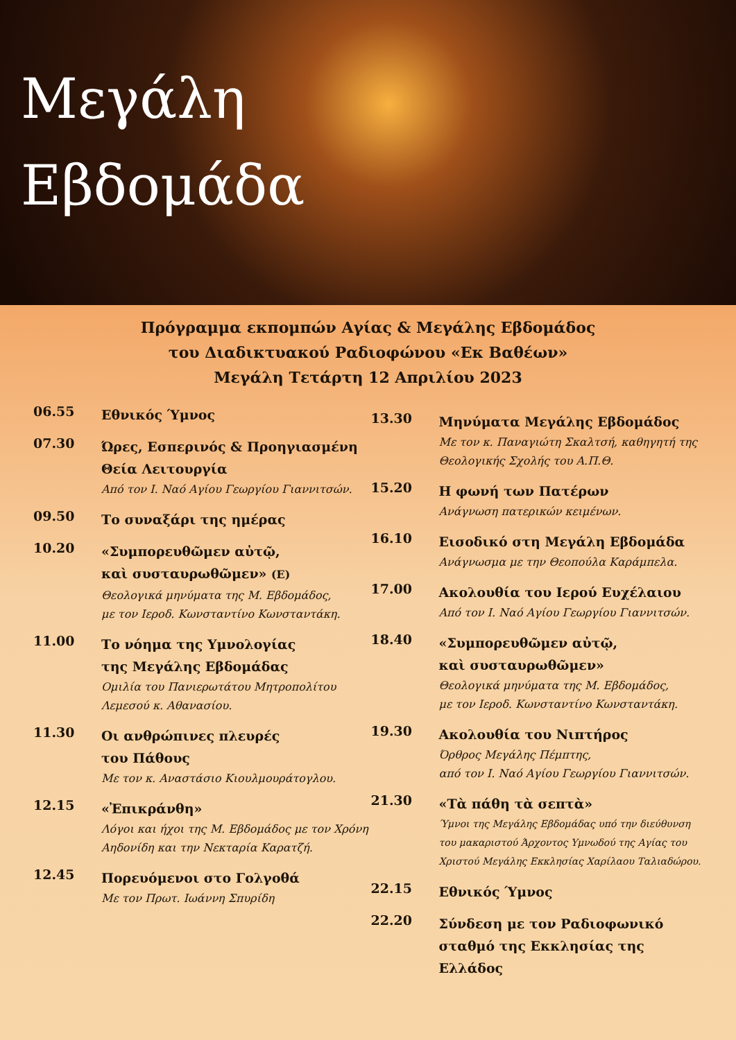Μεγάλη
Εβδομάδα
Πρόγραμμα εκπομπών Αγίας & Μεγάλης Εβδομάδος
του Διαδικτυακού Ραδιοφώνου «Εκ Βαθέων»
Μεγάλη Τετάρτη 12 Απριλίου 2023
06.55
Εθνικός Ύμνος
07.30
Ώρες, Εσπερινός & Προηγιασμένη Θεία Λειτουργία
Από τον Ι. Ναό Αγίου Γεωργίου Γιαννιτσών.
09.50
Το συναξάρι της ημέρας
10.20
«Συμπορευθῶμεν αὐτῷ,
καὶ συσταυρωθῶμεν» (Ε)
Θεολογικά μηνύματα της Μ. Εβδομάδος,
με τον Ιεροδ. Κωνσταντίνο Κωνσταντάκη.
11.00
Το νόημα της Υμνολογίας
της Μεγάλης Εβδομάδας
Ομιλία του Πανιερωτάτου Μητροπολίτου Λεμεσού κ. Αθανασίου.
11.30
Οι ανθρώπινες πλευρές
του Πάθους
Με τον κ. Αναστάσιο Κιουλμουράτογλου.
12.15
«Ἐπικράνθη»
Λόγοι και ήχοι της Μ. Εβδομάδος με τον Χρόνη Αηδονίδη και την Νεκταρία Καρατζή.
12.45
Πορευόμενοι στο Γολγοθά
Με τον Πρωτ. Ιωάννη Σπυρίδη
13.30
Μηνύματα Μεγάλης Εβδομάδος
Με τον κ. Παναγιώτη Σκαλτσή, καθηγητή της Θεολογικής Σχολής του Α.Π.Θ.
15.20
Η φωνή των Πατέρων
Ανάγνωση πατερικών κειμένων.
16.10
Εισοδικό στη Μεγάλη Εβδομάδα
Ανάγνωσμα με την Θεοπούλα Καράμπελα.
17.00
Ακολουθία του Ιερού Ευχέλαιου
Από τον Ι. Ναό Αγίου Γεωργίου Γιαννιτσών.
18.40
«Συμπορευθῶμεν αὐτῷ,
καὶ συσταυρωθῶμεν»
Θεολογικά μηνύματα της Μ. Εβδομάδος,
με τον Ιεροδ. Κωνσταντίνο Κωνσταντάκη.
19.30
Ακολουθία του Νιπτήρος
Όρθρος Μεγάλης Πέμπτης,
από τον Ι. Ναό Αγίου Γεωργίου Γιαννιτσών.
21.30
«Τὰ πάθη τὰ σεπτὰ»
Ύμνοι της Μεγάλης Εβδομάδας υπό την διεύθυνση του μακαριστού Άρχοντος Υμνωδού της Αγίας του Χριστού Μεγάλης Εκκλησίας Χαρίλαου Ταλιαδώρου.
22.15
Εθνικός Ύμνος
22.20
Σύνδεση με τον Ραδιοφωνικό σταθμό της Εκκλησίας της Ελλάδος